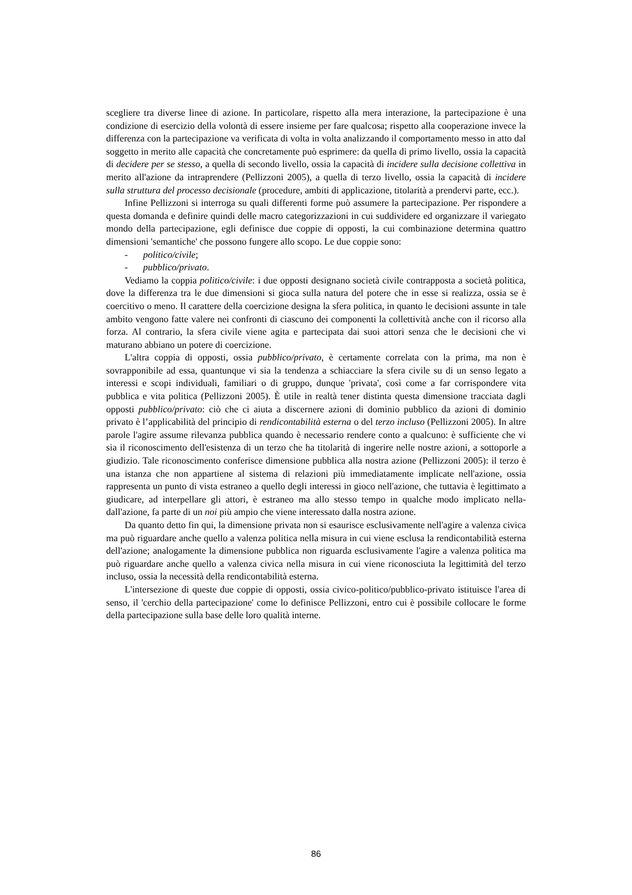scegliere tra diverse linee di azione. In particolare, rispetto alla mera interazione, la partecipazione è una condizione di esercizio della volontà di essere insieme per fare qualcosa; rispetto alla cooperazione invece la differenza con la partecipazione va verificata di volta in volta analizzando il comportamento messo in atto dal soggetto in merito alle capacità che concretamente può esprimere: da quella di primo livello, ossia la capacità di decidere per se stesso, a quella di secondo livello, ossia la capacità di incidere sulla decisione collettiva in merito all'azione da intraprendere (Pellizzoni 2005), a quella di terzo livello, ossia la capacità di incidere sulla struttura del processo decisionale (procedure, ambiti di applicazione, titolarità a prendervi parte, ecc.).
Infine Pellizzoni si interroga su quali differenti forme può assumere la partecipazione. Per rispondere a questa domanda e definire quindi delle macro categorizzazioni in cui suddividere ed organizzare il variegato mondo della partecipazione, egli definisce due coppie di opposti, la cui combinazione determina quattro dimensioni 'semantiche' che possono fungere allo scopo. Le due coppie sono:
- politico/civile;
- pubblico/privato.
Vediamo la coppia politico/civile: i due opposti designano società civile contrapposta a società politica, dove la differenza tra le due dimensioni si gioca sulla natura del potere che in esse si realizza, ossia se è coercitivo o meno. Il carattere della coercizione designa la sfera politica, in quanto le decisioni assunte in tale ambito vengono fatte valere nei confronti di ciascuno dei componenti la collettività anche con il ricorso alla forza. Al contrario, la sfera civile viene agita e partecipata dai suoi attori senza che le decisioni che vi maturano abbiano un potere di coercizione.
L'altra coppia di opposti, ossia pubblico/privato, è certamente correlata con la prima, ma non è sovrapponibile ad essa, quantunque vi sia la tendenza a schiacciare la sfera civile su di un senso legato a interessi e scopi individuali, familiari o di gruppo, dunque 'privata', così come a far corrispondere vita pubblica e vita politica (Pellizzoni 2005). È utile in realtà tener distinta questa dimensione tracciata dagli opposti pubblico/privato: ciò che ci aiuta a discernere azioni di dominio pubblico da azioni di dominio privato è l’applicabilità del principio di rendicontabilità esterna o del terzo incluso (Pellizzoni 2005). In altre parole l'agire assume rilevanza pubblica quando è necessario rendere conto a qualcuno: è sufficiente che vi sia il riconoscimento dell'esistenza di un terzo che ha titolarità di ingerire nelle nostre azioni, a sottoporle a giudizio. Tale riconoscimento conferisce dimensione pubblica alla nostra azione (Pellizzoni 2005): il terzo è una istanza che non appartiene al sistema di relazioni più immediatamente implicate nell'azione, ossia rappresenta un punto di vista estraneo a quello degli interessi in gioco nell'azione, che tuttavia è legittimato a giudicare, ad interpellare gli attori, è estraneo ma allo stesso tempo in qualche modo implicato nella-dall'azione, fa parte di un noi più ampio che viene interessato dalla nostra azione.
Da quanto detto fin qui, la dimensione privata non si esaurisce esclusivamente nell'agire a valenza civica ma può riguardare anche quello a valenza politica nella misura in cui viene esclusa la rendicontabilità esterna dell'azione; analogamente la dimensione pubblica non riguarda esclusivamente l'agire a valenza politica ma può riguardare anche quello a valenza civica nella misura in cui viene riconosciuta la legittimità del terzo incluso, ossia la necessità della rendicontabilità esterna.
L'intersezione di queste due coppie di opposti, ossia civico-politico/pubblico-privato istituisce l'area di senso, il 'cerchio della partecipazione' come lo definisce Pellizzoni, entro cui è possibile collocare le forme della partecipazione sulla base delle loro qualità interne.
86